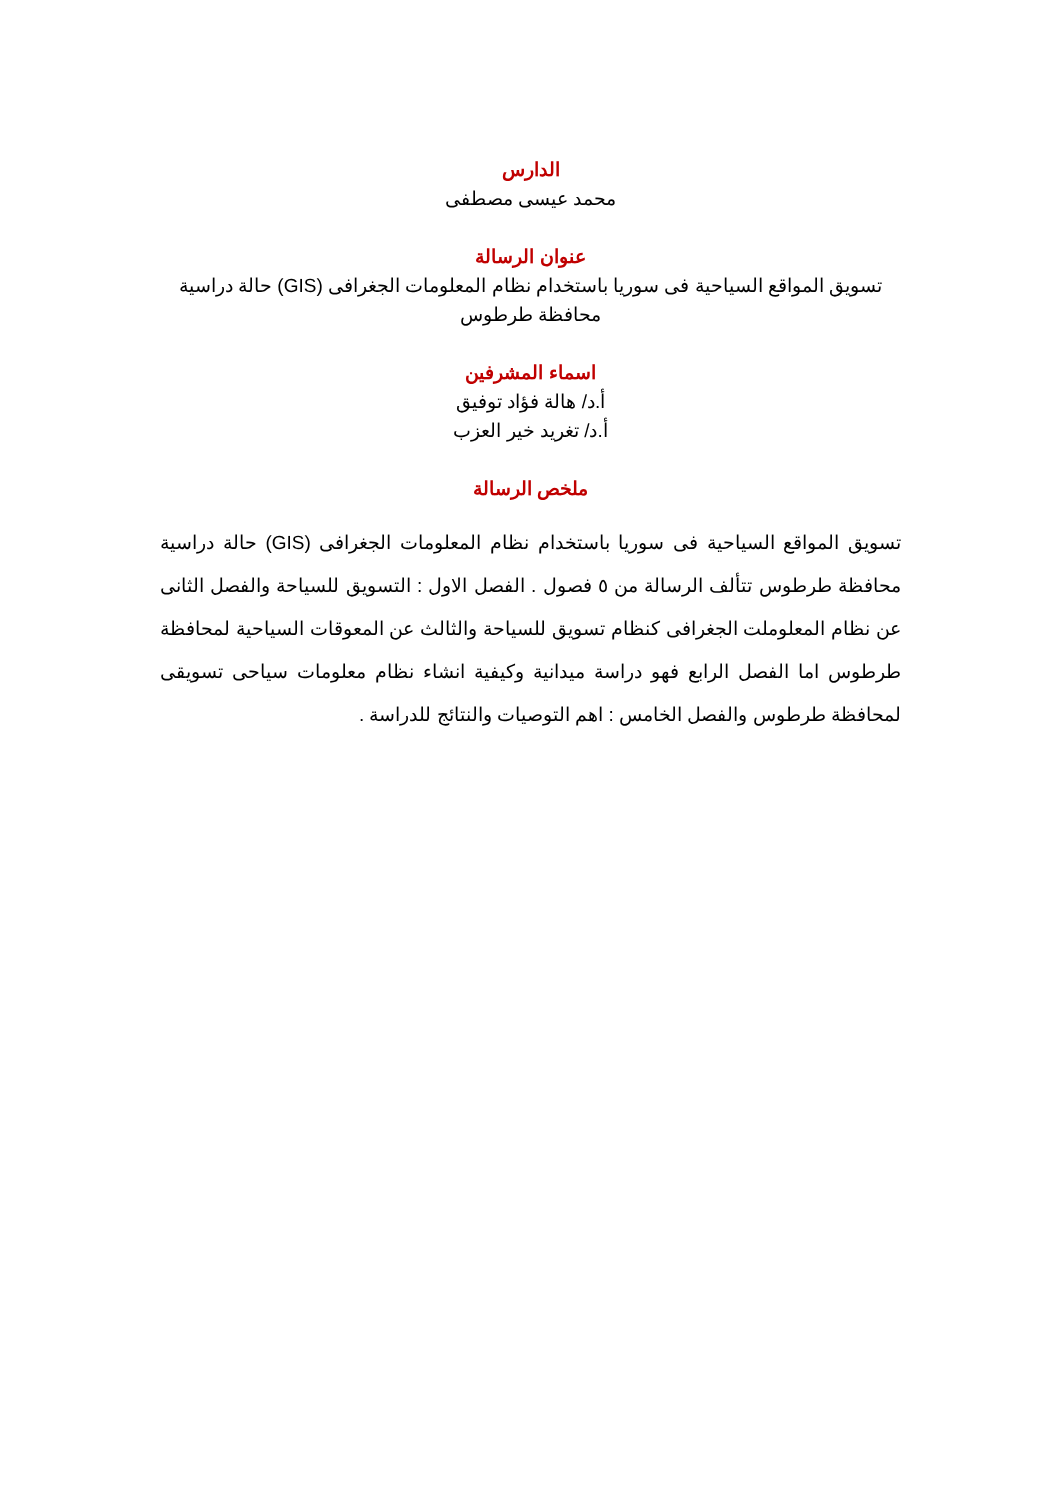الدارس
محمد عيسى مصطفى
عنوان الرسالة
تسويق المواقع السياحية فى سوريا باستخدام نظام المعلومات الجغرافى (GIS) حالة دراسية محافظة طرطوس
اسماء المشرفين
أ.د/ هالة فؤاد توفيق
أ.د/ تغريد خير العزب
ملخص الرسالة
تسويق المواقع السياحية فى سوريا باستخدام نظام المعلومات الجغرافى (GIS) حالة دراسية محافظة طرطوس تتألف الرسالة من ٥ فصول . الفصل الاول : التسويق للسياحة والفصل الثانى عن نظام المعلوملت الجغرافى كنظام تسويق للسياحة والثالث عن المعوقات السياحية لمحافظة طرطوس اما الفصل الرابع فهو دراسة ميدانية وكيفية انشاء نظام معلومات سياحى تسويقى لمحافظة طرطوس والفصل الخامس : اهم التوصيات والنتائج للدراسة .